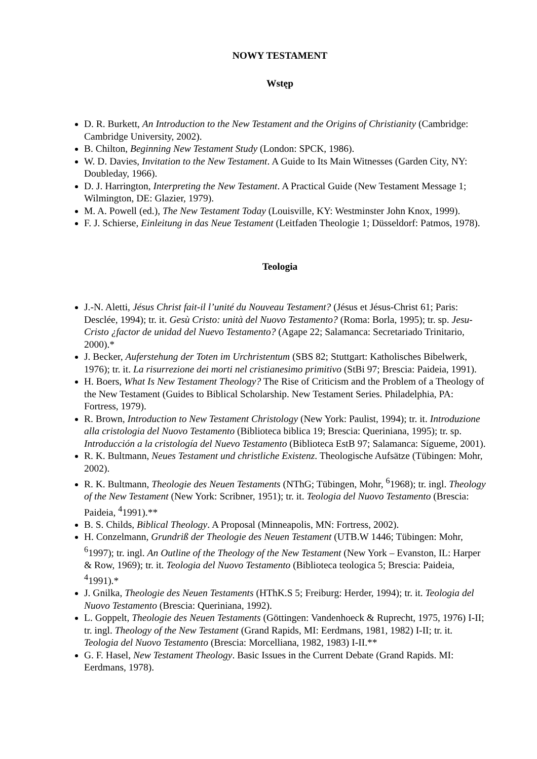NOWY TESTAMENT
Wstęp
D. R. Burkett, An Introduction to the New Testament and the Origins of Christianity (Cambridge: Cambridge University, 2002).
B. Chilton, Beginning New Testament Study (London: SPCK, 1986).
W. D. Davies, Invitation to the New Testament. A Guide to Its Main Witnesses (Garden City, NY: Doubleday, 1966).
D. J. Harrington, Interpreting the New Testament. A Practical Guide (New Testament Message 1; Wilmington, DE: Glazier, 1979).
M. A. Powell (ed.), The New Testament Today (Louisville, KY: Westminster John Knox, 1999).
F. J. Schierse, Einleitung in das Neue Testament (Leitfaden Theologie 1; Düsseldorf: Patmos, 1978).
Teologia
J.-N. Aletti, Jésus Christ fait-il l’unité du Nouveau Testament? (Jésus et Jésus-Christ 61; Paris: Desclée, 1994); tr. it. Gesù Cristo: unità del Nuovo Testamento? (Roma: Borla, 1995); tr. sp. Jesu-Cristo ¿factor de unidad del Nuevo Testamento? (Agape 22; Salamanca: Secretariado Trinitario, 2000).*
J. Becker, Auferstehung der Toten im Urchristentum (SBS 82; Stuttgart: Katholisches Bibelwerk, 1976); tr. it. La risurrezione dei morti nel cristianesimo primitivo (StBi 97; Brescia: Paideia, 1991).
H. Boers, What Is New Testament Theology? The Rise of Criticism and the Problem of a Theology of the New Testament (Guides to Biblical Scholarship. New Testament Series. Philadelphia, PA: Fortress, 1979).
R. Brown, Introduction to New Testament Christology (New York: Paulist, 1994); tr. it. Introduzione alla cristologia del Nuovo Testamento (Biblioteca biblica 19; Brescia: Queriniana, 1995); tr. sp. Introducción a la cristología del Nuevo Testamento (Biblioteca EstB 97; Salamanca: Sígueme, 2001).
R. K. Bultmann, Neues Testament und christliche Existenz. Theologische Aufsätze (Tübingen: Mohr, 2002).
R. K. Bultmann, Theologie des Neuen Testaments (NThG; Tübingen, Mohr, <sup>6</sup>1968); tr. ingl. Theology of the New Testament (New York: Scribner, 1951); tr. it. Teologia del Nuovo Testamento (Brescia: Paideia, <sup>4</sup>1991).**
B. S. Childs, Biblical Theology. A Proposal (Minneapolis, MN: Fortress, 2002).
H. Conzelmann, Grundriß der Theologie des Neuen Testament (UTB.W 1446; Tübingen: Mohr, <sup>6</sup>1997); tr. ingl. An Outline of the Theology of the New Testament (New York – Evanston, IL: Harper & Row, 1969); tr. it. Teologia del Nuovo Testamento (Biblioteca teologica 5; Brescia: Paideia, <sup>4</sup>1991).*
J. Gnilka, Theologie des Neuen Testaments (HThK.S 5; Freiburg: Herder, 1994); tr. it. Teologia del Nuovo Testamento (Brescia: Queriniana, 1992).
L. Goppelt, Theologie des Neuen Testaments (Göttingen: Vandenhoeck & Ruprecht, 1975, 1976) I-II; tr. ingl. Theology of the New Testament (Grand Rapids, MI: Eerdmans, 1981, 1982) I-II; tr. it. Teologia del Nuovo Testamento (Brescia: Morcelliana, 1982, 1983) I-II.**
G. F. Hasel, New Testament Theology. Basic Issues in the Current Debate (Grand Rapids. MI: Eerdmans, 1978).